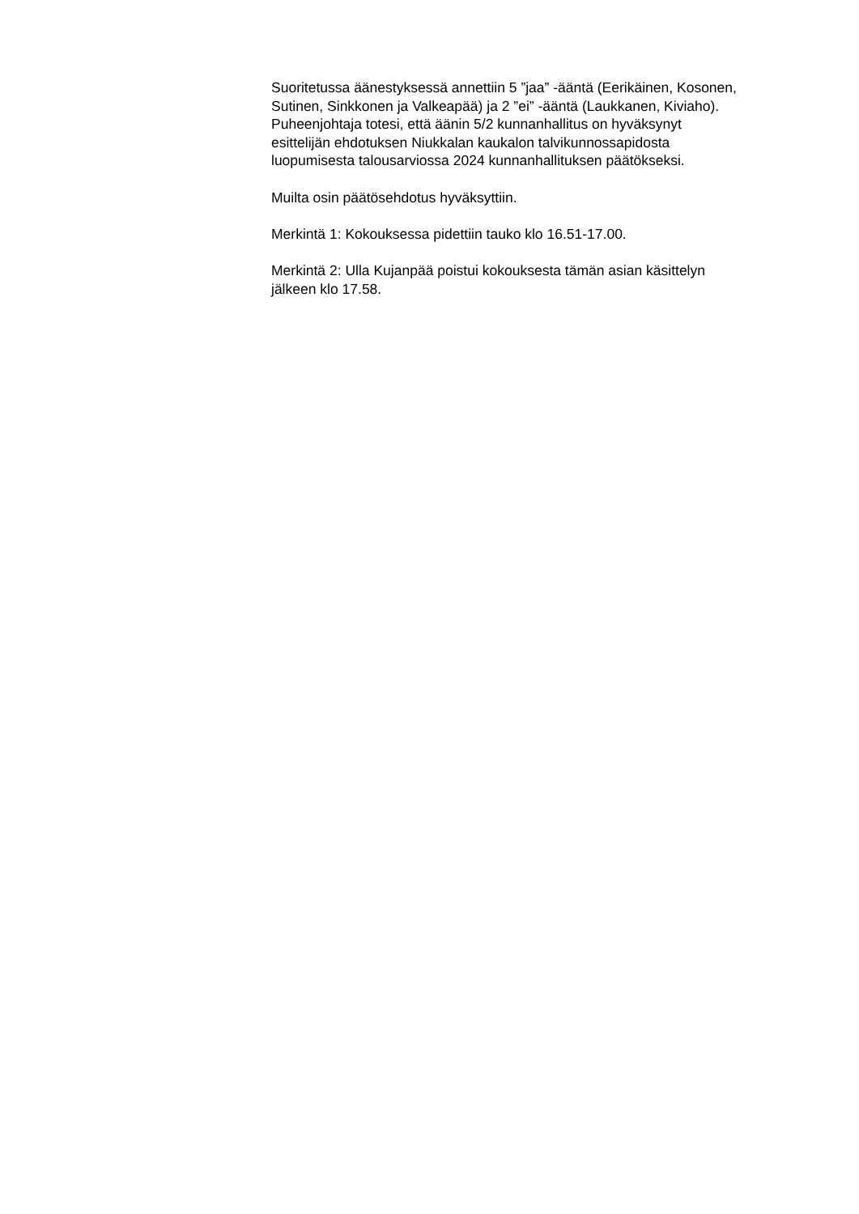Suoritetussa äänestyksessä annettiin 5 ”jaa” -ääntä (Eerikäinen, Kosonen,
Sutinen, Sinkkonen ja Valkeapää) ja 2 ”ei” -ääntä (Laukkanen, Kiviaho).
Puheenjohtaja totesi, että äänin 5/2 kunnanhallitus on hyväksynyt
esittelijän ehdotuksen Niukkalan kaukalon talvikunnossapidosta
luopumisesta talousarviossa 2024 kunnanhallituksen päätökseksi.
Muilta osin päätösehdotus hyväksyttiin.
Merkintä 1: Kokouksessa pidettiin tauko klo 16.51-17.00.
Merkintä 2: Ulla Kujanpää poistui kokouksesta tämän asian käsittelyn
jälkeen klo 17.58.